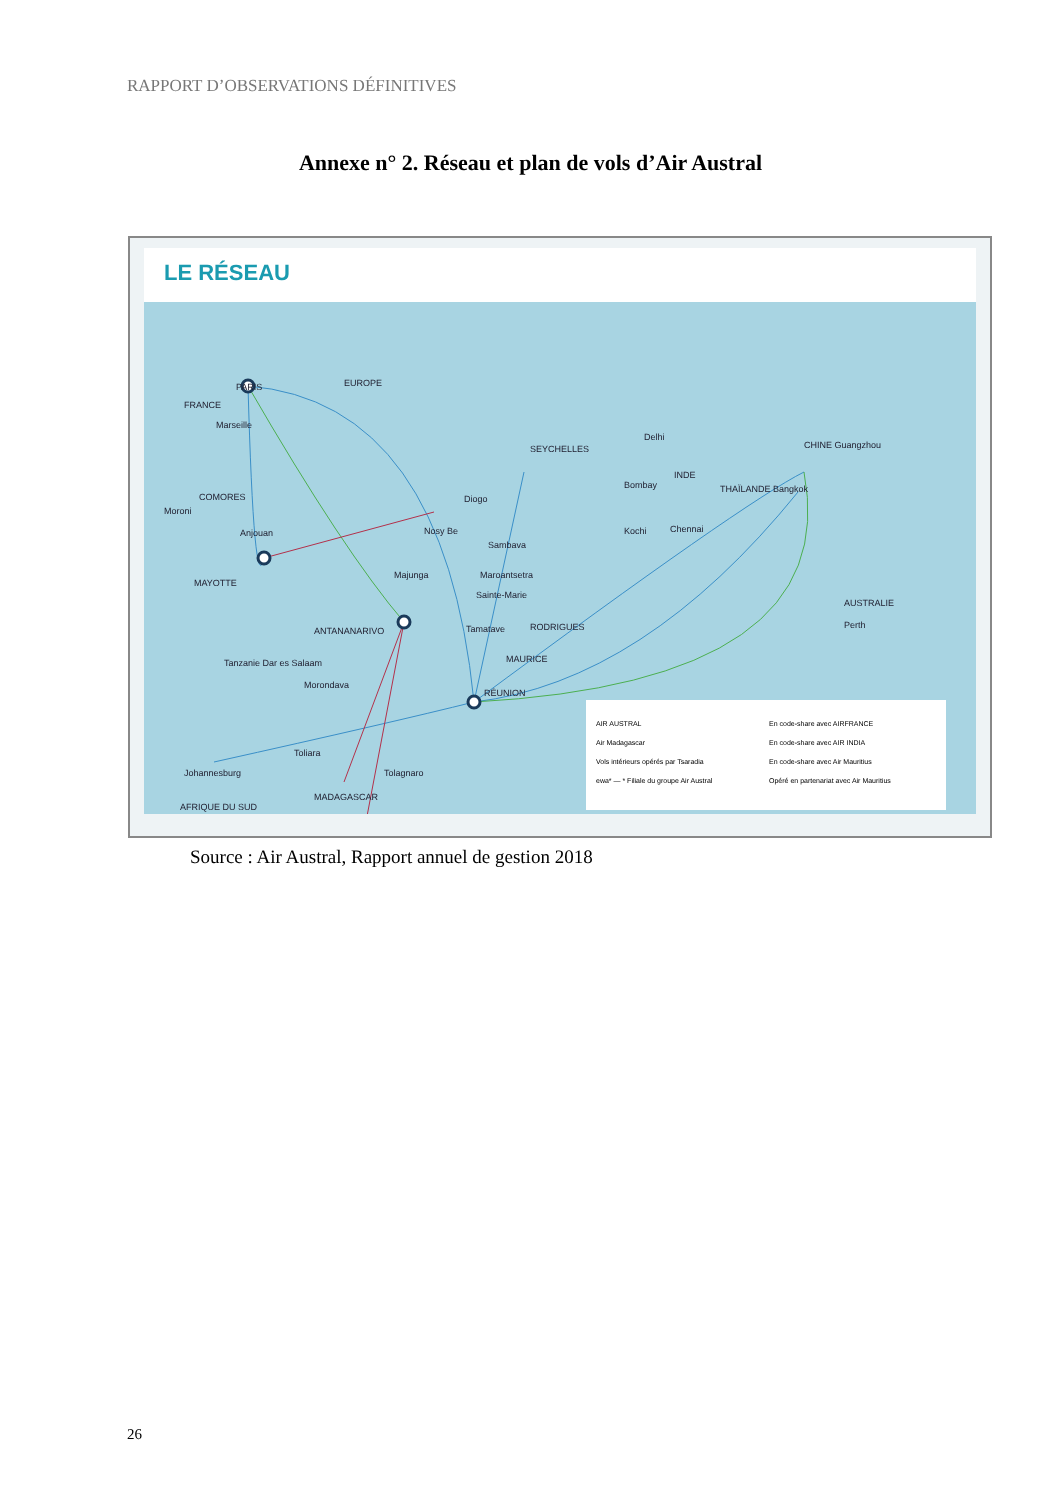RAPPORT D’OBSERVATIONS DÉFINITIVES
Annexe n° 2. Réseau et plan de vols d’Air Austral
LE RÉSEAU
PARIS
FRANCE
EUROPE
Marseille
COMORES
Moroni
Anjouan
MAYOTTE
Diogo
Nosy Be
Sambava
Majunga Maroantsetra
Sainte-Marie
ANTANANARIVO Tamatave
SEYCHELLES
RODRIGUES
MAURICE
RÉUNION
Tanzanie Dar es Salaam
Morondava
Toliara
Tolagnaro
Johannesburg
MADAGASCAR
AFRIQUE DU SUD
Delhi
INDE
Bombay
Kochi Chennai
THAÏLANDE Bangkok
CHINE Guangzhou
AUSTRALIE
Perth
AIR AUSTRAL
En code-share avec AIRFRANCE
Air Madagascar
En code-share avec AIR INDIA
Vols intérieurs opérés par Tsaradia
En code-share avec Air Mauritius
ewa* — * Filiale du groupe Air Austral
Opéré en partenariat avec Air Mauritius
Source : Air Austral, Rapport annuel de gestion 2018
26